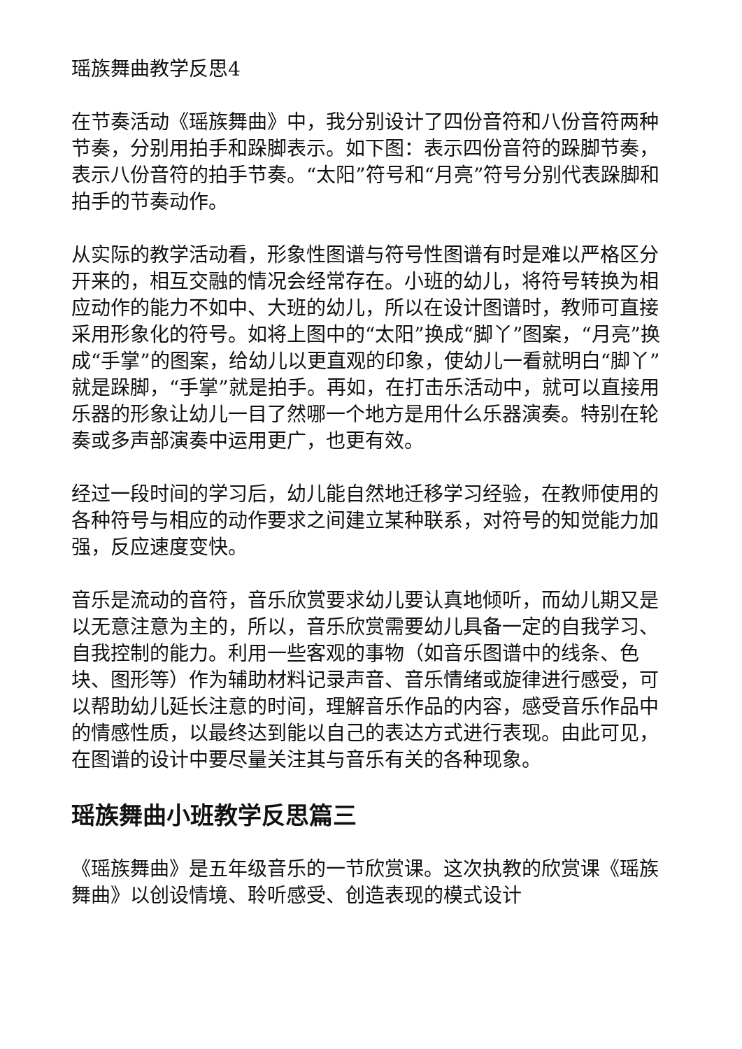瑶族舞曲教学反思4
在节奏活动《瑶族舞曲》中，我分别设计了四份音符和八份音符两种节奏，分别用拍手和跺脚表示。如下图：表示四份音符的跺脚节奏，表示八份音符的拍手节奏。“太阳”符号和“月亮”符号分别代表跺脚和拍手的节奏动作。
从实际的教学活动看，形象性图谱与符号性图谱有时是难以严格区分开来的，相互交融的情况会经常存在。小班的幼儿，将符号转换为相应动作的能力不如中、大班的幼儿，所以在设计图谱时，教师可直接采用形象化的符号。如将上图中的“太阳”换成“脚丫”图案，“月亮”换成“手掌”的图案，给幼儿以更直观的印象，使幼儿一看就明白“脚丫”就是跺脚，“手掌”就是拍手。再如，在打击乐活动中，就可以直接用乐器的形象让幼儿一目了然哪一个地方是用什么乐器演奏。特别在轮奏或多声部演奏中运用更广，也更有效。
经过一段时间的学习后，幼儿能自然地迁移学习经验，在教师使用的各种符号与相应的动作要求之间建立某种联系，对符号的知觉能力加强，反应速度变快。
音乐是流动的音符，音乐欣赏要求幼儿要认真地倾听，而幼儿期又是以无意注意为主的，所以，音乐欣赏需要幼儿具备一定的自我学习、自我控制的能力。利用一些客观的事物（如音乐图谱中的线条、色块、图形等）作为辅助材料记录声音、音乐情绪或旋律进行感受，可以帮助幼儿延长注意的时间，理解音乐作品的内容，感受音乐作品中的情感性质，以最终达到能以自己的表达方式进行表现。由此可见，在图谱的设计中要尽量关注其与音乐有关的各种现象。
瑶族舞曲小班教学反思篇三
《瑶族舞曲》是五年级音乐的一节欣赏课。这次执教的欣赏课《瑶族舞曲》以创设情境、聆听感受、创造表现的模式设计